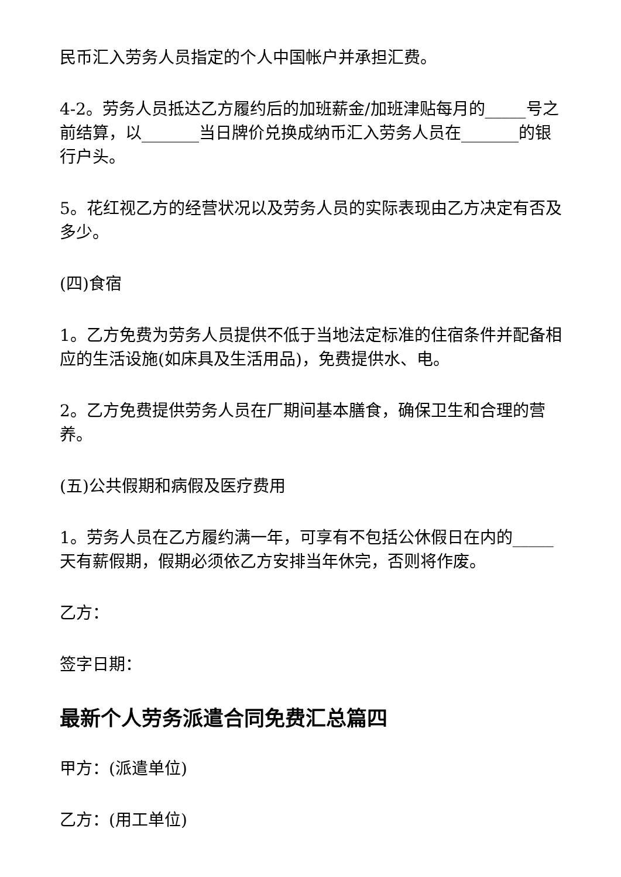民币汇入劳务人员指定的个人中国帐户并承担汇费。
4-2。劳务人员抵达乙方履约后的加班薪金/加班津贴每月的_____号之前结算，以_______当日牌价兑换成纳币汇入劳务人员在_______的银行户头。
5。花红视乙方的经营状况以及劳务人员的实际表现由乙方决定有否及多少。
(四)食宿
1。乙方免费为劳务人员提供不低于当地法定标准的住宿条件并配备相应的生活设施(如床具及生活用品)，免费提供水、电。
2。乙方免费提供劳务人员在厂期间基本膳食，确保卫生和合理的营养。
(五)公共假期和病假及医疗费用
1。劳务人员在乙方履约满一年，可享有不包括公休假日在内的_____天有薪假期，假期必须依乙方安排当年休完，否则将作废。
乙方：
签字日期：
最新个人劳务派遣合同免费汇总篇四
甲方：(派遣单位)
乙方：(用工单位)